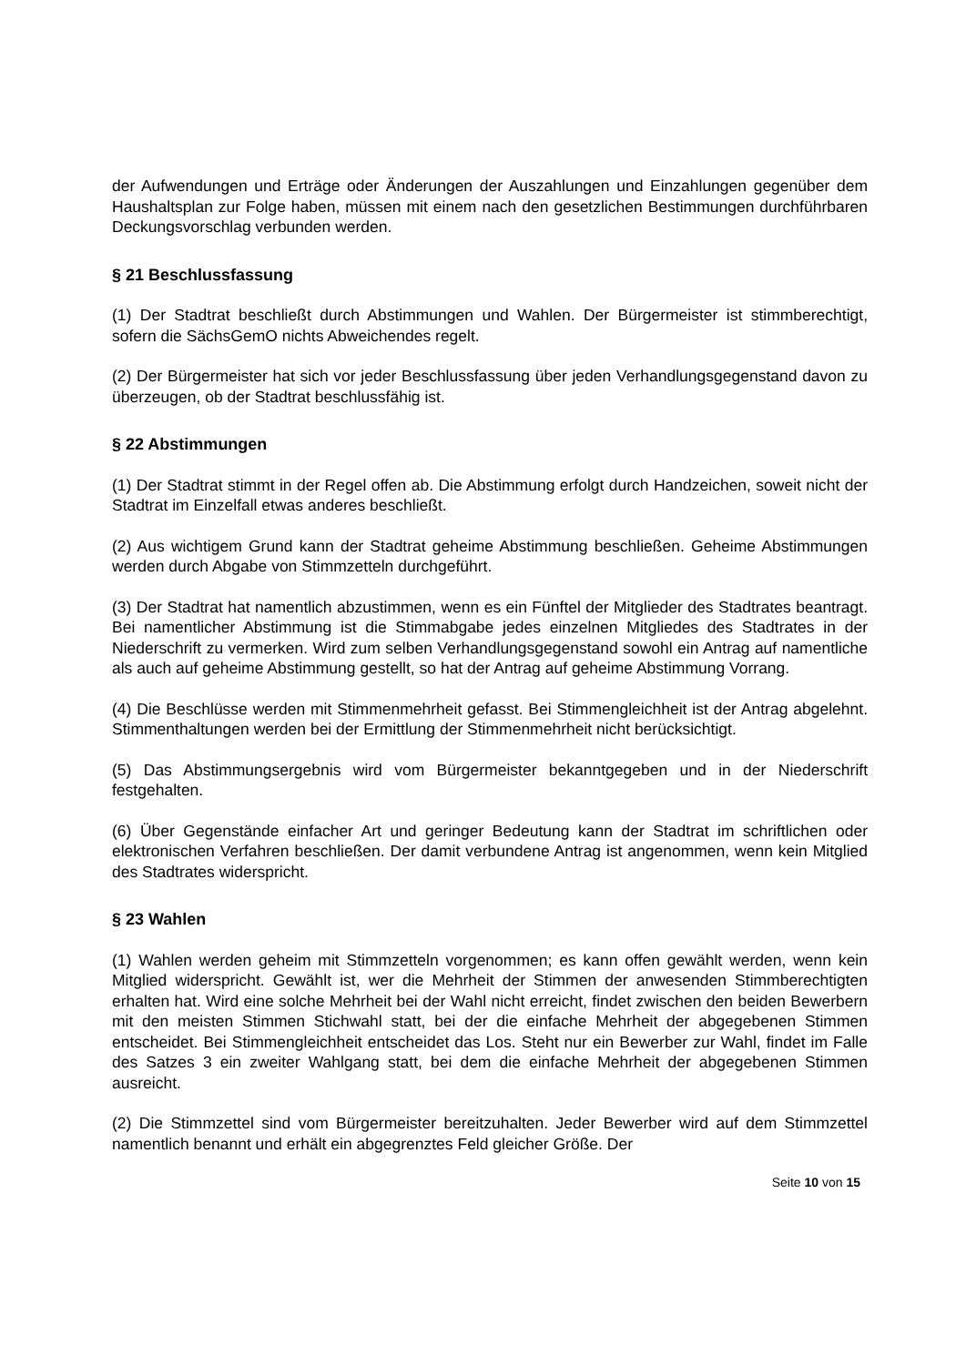der Aufwendungen und Erträge oder Änderungen der Auszahlungen und Einzahlungen gegenüber dem Haushaltsplan zur Folge haben, müssen mit einem nach den gesetzlichen Bestimmungen durchführbaren Deckungsvorschlag verbunden werden.
§ 21 Beschlussfassung
(1) Der Stadtrat beschließt durch Abstimmungen und Wahlen. Der Bürgermeister ist stimmberechtigt, sofern die SächsGemO nichts Abweichendes regelt.
(2) Der Bürgermeister hat sich vor jeder Beschlussfassung über jeden Verhandlungsgegenstand davon zu überzeugen, ob der Stadtrat beschlussfähig ist.
§ 22 Abstimmungen
(1) Der Stadtrat stimmt in der Regel offen ab. Die Abstimmung erfolgt durch Handzeichen, soweit nicht der Stadtrat im Einzelfall etwas anderes beschließt.
(2) Aus wichtigem Grund kann der Stadtrat geheime Abstimmung beschließen. Geheime Abstimmungen werden durch Abgabe von Stimmzetteln durchgeführt.
(3) Der Stadtrat hat namentlich abzustimmen, wenn es ein Fünftel der Mitglieder des Stadtrates beantragt. Bei namentlicher Abstimmung ist die Stimmabgabe jedes einzelnen Mitgliedes des Stadtrates in der Niederschrift zu vermerken. Wird zum selben Verhandlungsgegenstand sowohl ein Antrag auf namentliche als auch auf geheime Abstimmung gestellt, so hat der Antrag auf geheime Abstimmung Vorrang.
(4) Die Beschlüsse werden mit Stimmenmehrheit gefasst. Bei Stimmengleichheit ist der Antrag abgelehnt. Stimmenthaltungen werden bei der Ermittlung der Stimmenmehrheit nicht berücksichtigt.
(5) Das Abstimmungsergebnis wird vom Bürgermeister bekanntgegeben und in der Niederschrift festgehalten.
(6) Über Gegenstände einfacher Art und geringer Bedeutung kann der Stadtrat im schriftlichen oder elektronischen Verfahren beschließen. Der damit verbundene Antrag ist angenommen, wenn kein Mitglied des Stadtrates widerspricht.
§ 23 Wahlen
(1) Wahlen werden geheim mit Stimmzetteln vorgenommen; es kann offen gewählt werden, wenn kein Mitglied widerspricht. Gewählt ist, wer die Mehrheit der Stimmen der anwesenden Stimmberechtigten erhalten hat. Wird eine solche Mehrheit bei der Wahl nicht erreicht, findet zwischen den beiden Bewerbern mit den meisten Stimmen Stichwahl statt, bei der die einfache Mehrheit der abgegebenen Stimmen entscheidet. Bei Stimmengleichheit entscheidet das Los. Steht nur ein Bewerber zur Wahl, findet im Falle des Satzes 3 ein zweiter Wahlgang statt, bei dem die einfache Mehrheit der abgegebenen Stimmen ausreicht.
(2) Die Stimmzettel sind vom Bürgermeister bereitzuhalten. Jeder Bewerber wird auf dem Stimmzettel namentlich benannt und erhält ein abgegrenztes Feld gleicher Größe. Der
Seite 10 von 15